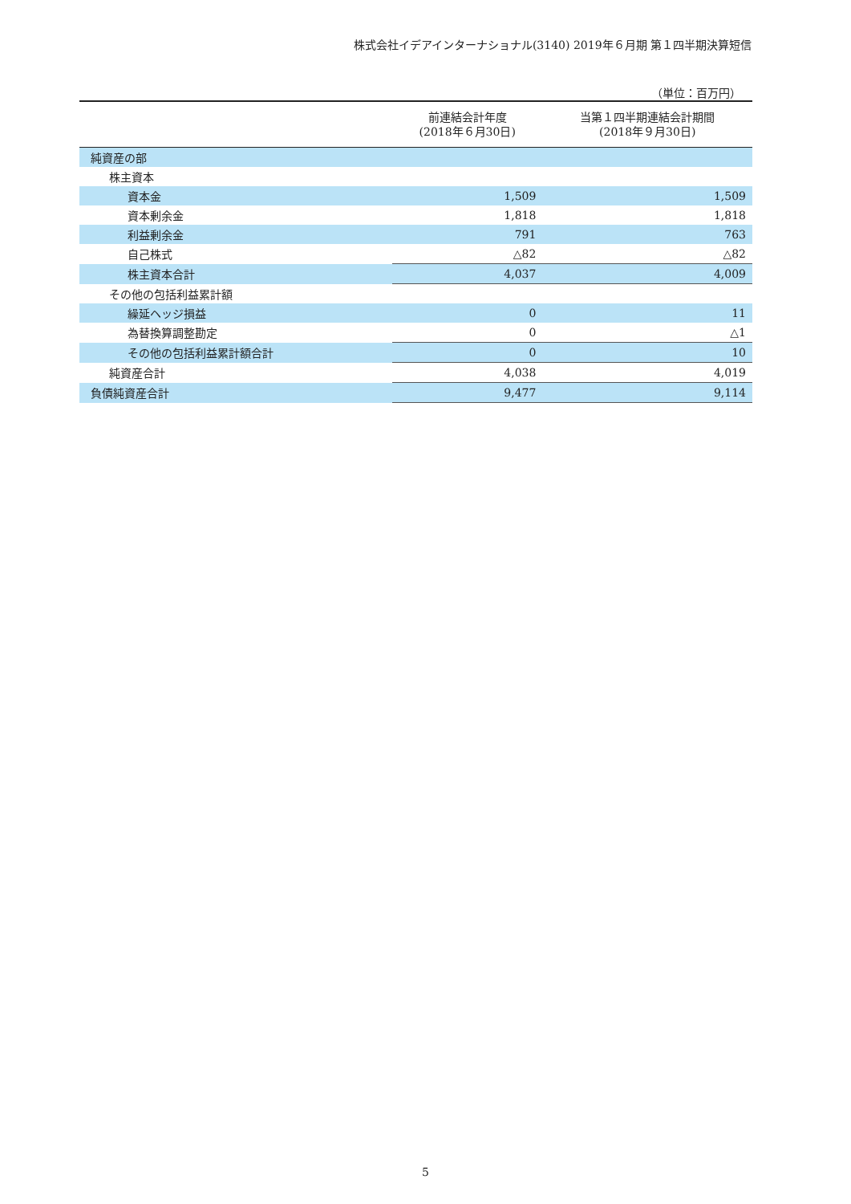株式会社イデアインターナショナル(3140) 2019年６月期 第１四半期決算短信
（単位：百万円）
| | 前連結会計年度 (2018年６月30日) | 当第１四半期連結会計期間 (2018年９月30日) |
| --- | --- | --- |
| 純資産の部 | | |
| 株主資本 | | |
| 資本金 | 1,509 | 1,509 |
| 資本剰余金 | 1,818 | 1,818 |
| 利益剰余金 | 791 | 763 |
| 自己株式 | △82 | △82 |
| 株主資本合計 | 4,037 | 4,009 |
| その他の包括利益累計額 | | |
| 繰延ヘッジ損益 | 0 | 11 |
| 為替換算調整勘定 | 0 | △1 |
| その他の包括利益累計額合計 | 0 | 10 |
| 純資産合計 | 4,038 | 4,019 |
| 負債純資産合計 | 9,477 | 9,114 |
5